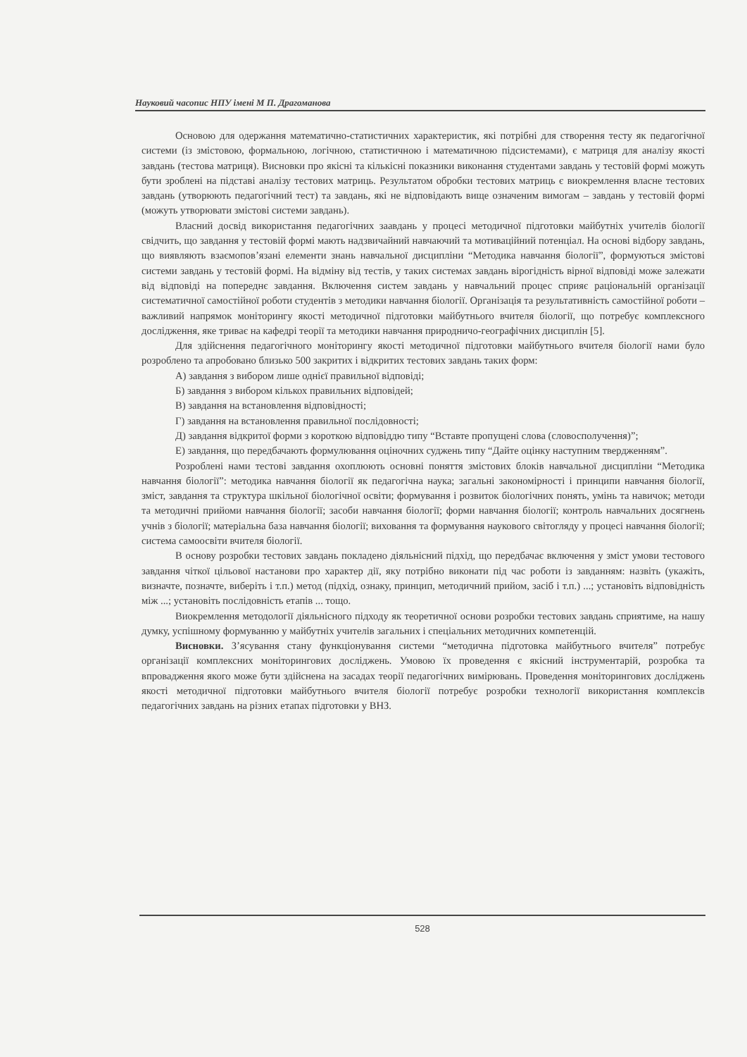Науковий часопис НПУ імені М П. Драгоманова
Основою для одержання математично-статистичних характеристик, які потрібні для створення тесту як педагогічної системи (із змістовою, формальною, логічною, статистичною і математичною підсистемами), є матриця для аналізу якості завдань (тестова матриця). Висновки про якісні та кількісні показники виконання студентами завдань у тестовій формі можуть бути зроблені на підставі аналізу тестових матриць. Результатом обробки тестових матриць є виокремлення власне тестових завдань (утворюють педагогічний тест) та завдань, які не відповідають вище означеним вимогам – завдань у тестовій формі (можуть утворювати змістові системи завдань).
Власний досвід використання педагогічних заавдань у процесі методичної підготовки майбутніх учителів біології свідчить, що завдання у тестовій формі мають надзвичайний навчаючий та мотиваційний потенціал. На основі відбору завдань, що виявляють взаємопов’язані елементи знань навчальної дисципліни “Методика навчання біології”, формуються змістові системи завдань у тестовій формі. На відміну від тестів, у таких системах завдань вірогідність вірної відповіді може залежати від відповіді на попереднє завдання. Включення систем завдань у навчальний процес сприяє раціональній організації систематичної самостійної роботи студентів з методики навчання біології. Організація та результативність самостійної роботи – важливий напрямок моніторингу якості методичної підготовки майбутнього вчителя біології, що потребує комплексного дослідження, яке триває на кафедрі теорії та методики навчання природничо-географічних дисциплін [5].
Для здійснення педагогічного моніторингу якості методичної підготовки майбутнього вчителя біології нами було розроблено та апробовано близько 500 закритих і відкритих тестових завдань таких форм:
А) завдання з вибором лише однієї правильної відповіді;
Б) завдання з вибором кількох правильних відповідей;
В) завдання на встановлення відповідності;
Г) завдання на встановлення правильної послідовності;
Д) завдання відкритої форми з короткою відповіддю типу “Вставте пропущені слова (словосполучення)”;
Е) завдання, що передбачають формулювання оціночних суджень типу “Дайте оцінку наступним твердженням”.
Розроблені нами тестові завдання охоплюють основні поняття змістових блоків навчальної дисципліни “Методика навчання біології”: методика навчання біології як педагогічна наука; загальні закономірності і принципи навчання біології, зміст, завдання та структура шкільної біологічної освіти; формування і розвиток біологічних понять, умінь та навичок; методи та методичні прийоми навчання біології; засоби навчання біології; форми навчання біології; контроль навчальних досягнень учнів з біології; матеріальна база навчання біології; виховання та формування наукового світогляду у процесі навчання біології; система самоосвіти вчителя біології.
В основу розробки тестових завдань покладено діяльнісний підхід, що передбачає включення у зміст умови тестового завдання чіткої цільової настанови про характер дії, яку потрібно виконати під час роботи із завданням: назвіть (укажіть, визначте, позначте, виберіть і т.п.) метод (підхід, ознаку, принцип, методичний прийом, засіб і т.п.) ...; установіть відповідність між ...; установіть послідовність етапів ... тощо.
Виокремлення методології діяльнісного підходу як теоретичної основи розробки тестових завдань сприятиме, на нашу думку, успішному формуванню у майбутніх учителів загальних і спеціальних методичних компетенцій.
Висновки. З’ясування стану функціонування системи “методична підготовка майбутнього вчителя” потребує організації комплексних моніторингових досліджень. Умовою їх проведення є якісний інструментарій, розробка та впровадження якого може бути здійснена на засадах теорії педагогічних вимірювань. Проведення моніторингових досліджень якості методичної підготовки майбутнього вчителя біології потребує розробки технології використання комплексів педагогічних завдань на різних етапах підготовки у ВНЗ.
528